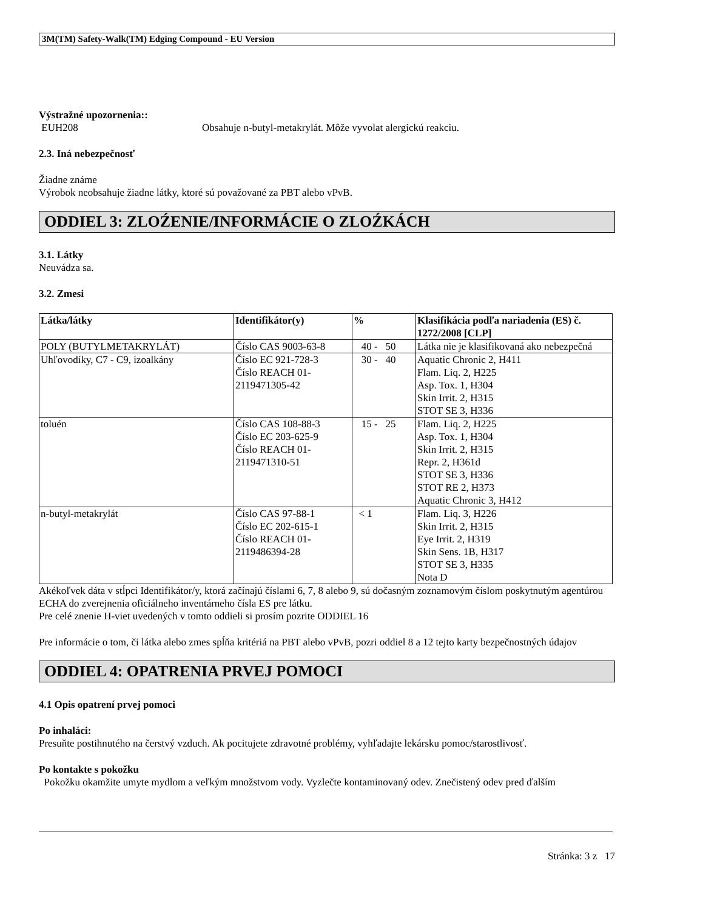3M(TM) Safety-Walk(TM) Edging Compound - EU Version
Výstražné upozornenia::
EUH208 Obsahuje n-butyl-metakrylát. Môže vyvolat alergickú reakciu.
2.3. Iná nebezpečnosť
Žiadne známe
Výrobok neobsahuje žiadne látky, ktoré sú považované za PBT alebo vPvB.
ODDIEL 3: ZLOŹENIE/INFORMÁCIE O ZLOŹKÁCH
3.1. Látky
Neuvádza sa.
3.2. Zmesi
| Látka/látky | Identifikátor(y) | % | Klasifikácia podľa nariadenia (ES) č. 1272/2008 [CLP] |
| --- | --- | --- | --- |
| POLY (BUTYLMETAKRYLÁT) | Číslo CAS 9003-63-8 | 40 - 50 | Látka nie je klasifikovaná ako nebezpečná |
| Uhľovodíky, C7 - C9, izoalkány | Číslo EC 921-728-3 Číslo REACH 01-2119471305-42 | 30 - 40 | Aquatic Chronic 2, H411 Flam. Liq. 2, H225 Asp. Tox. 1, H304 Skin Irrit. 2, H315 STOT SE 3, H336 |
| toluén | Číslo CAS 108-88-3 Číslo EC 203-625-9 Číslo REACH 01-2119471310-51 | 15 - 25 | Flam. Liq. 2, H225 Asp. Tox. 1, H304 Skin Irrit. 2, H315 Repr. 2, H361d STOT SE 3, H336 STOT RE 2, H373 Aquatic Chronic 3, H412 |
| n-butyl-metakrylát | Číslo CAS 97-88-1 Číslo EC 202-615-1 Číslo REACH 01-2119486394-28 | < 1 | Flam. Liq. 3, H226 Skin Irrit. 2, H315 Eye Irrit. 2, H319 Skin Sens. 1B, H317 STOT SE 3, H335 Nota D |
Akékoľvek dáta v stĺpci Identifikátor/y, ktorá začínajú číslami 6, 7, 8 alebo 9, sú dočasným zoznamovým číslom poskytnutým agentúrou ECHA do zverejnenia oficiálneho inventárneho čísla ES pre látku.
Pre celé znenie H-viet uvedených v tomto oddieli si prosím pozrite ODDIEL 16
Pre informácie o tom, či látka alebo zmes spĺňa kritériá na PBT alebo vPvB, pozri oddiel 8 a 12 tejto karty bezpečnostných údajov
ODDIEL 4: OPATRENIA PRVEJ POMOCI
4.1 Opis opatrení prvej pomoci
Po inhaláci:
Presuňte postihnutého na čerstvý vzduch. Ak pocitujete zdravotné problémy, vyhľadajte lekársku pomoc/starostlivosť.
Po kontakte s pokožku
Pokožku okamžite umyte mydlom a veľkým množstvom vody. Vyzlečte kontaminovaný odev. Znečistený odev pred ďalším
Stránka: 3 z 17